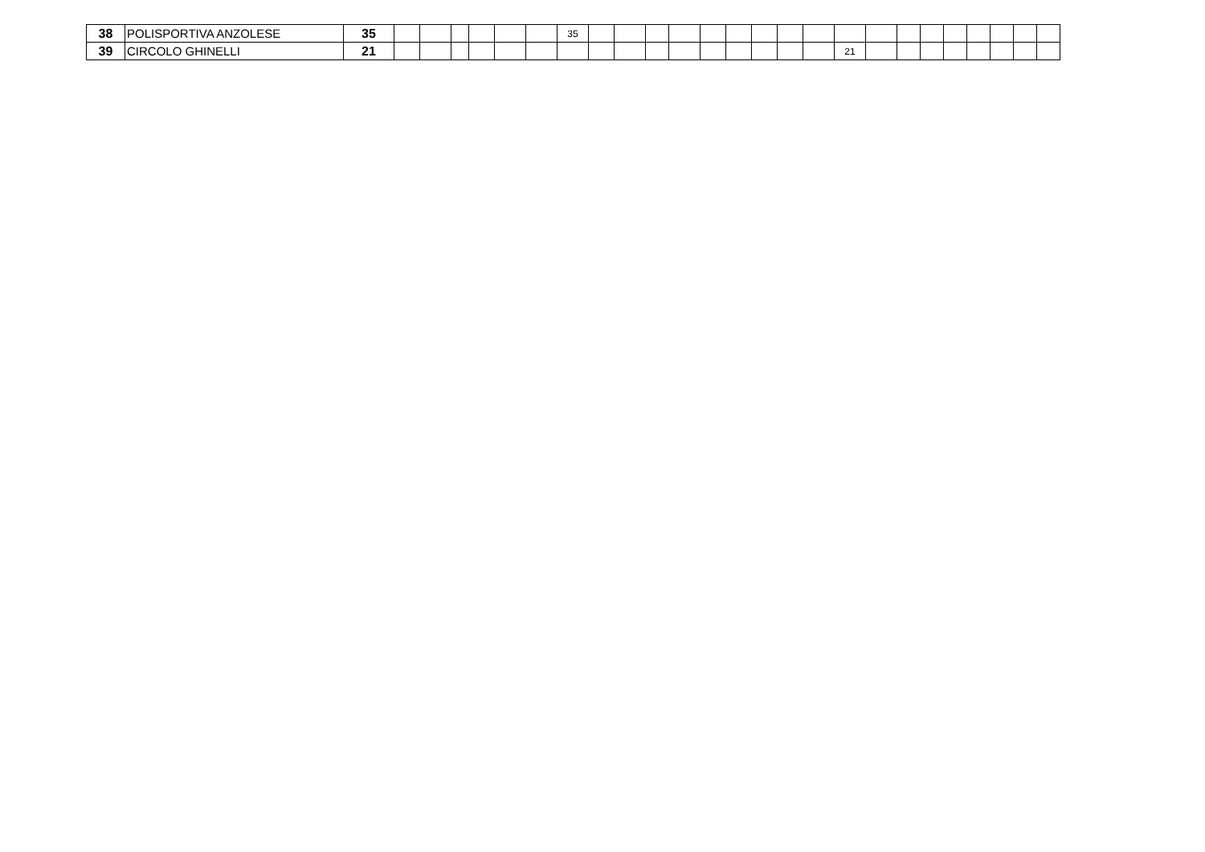| 38 | POLISPORTIVA ANZOLESE | 35 | | | | | | | 35 | | | | | | | | | | | | | | | | | | |
| 39 | CIRCOLO GHINELLI | 21 | | | | | | | | | | | | | | | | | 21 | | | | | | | | |